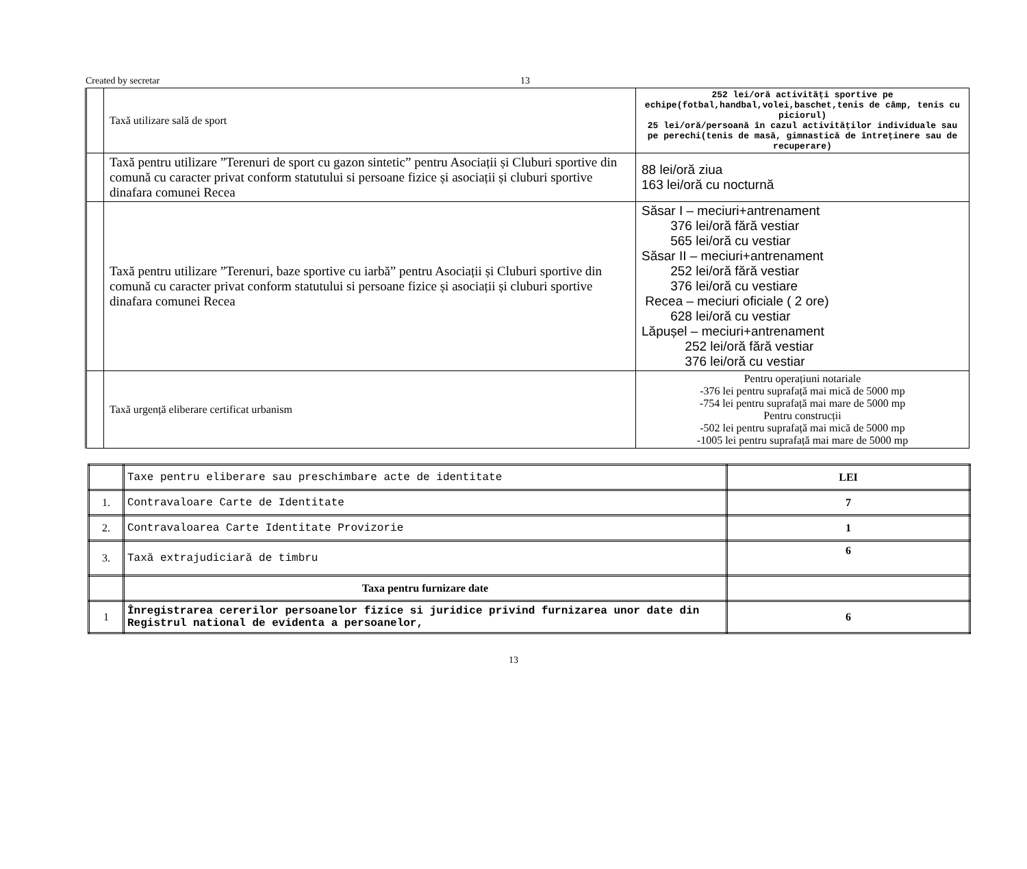Created by secretar 13
| | Taxă utilizare sală de sport | 252 lei/oră activități sportive pe echipe(fotbal,handbal,volei,baschet,tenis de câmp, tenis cu piciorul) 25 lei/oră/persoană în cazul activităților individuale sau pe perechi(tenis de masă, gimnastică de întreținere sau de recuperare) |
| | Taxă pentru utilizare ”Terenuri de sport cu gazon sintetic” pentru Asociații și Cluburi sportive din comună cu caracter privat conform statutului si persoane fizice și asociații și cluburi sportive dinafara comunei Recea | 88 lei/oră ziua 163 lei/oră cu nocturnă |
| | Taxă pentru utilizare ”Terenuri, baze sportive cu iarbă” pentru Asociații și Cluburi sportive din comună cu caracter privat conform statutului si persoane fizice și asociații și cluburi sportive dinafara comunei Recea | Săsar I – meciuri+antrenament 376 lei/oră fără vestiar 565 lei/oră cu vestiar Săsar II – meciuri+antrenament 252 lei/oră fără vestiar 376 lei/oră cu vestiare Recea – meciuri oficiale ( 2 ore) 628 lei/oră cu vestiar Lăpușel – meciuri+antrenament 252 lei/oră fără vestiar 376 lei/oră cu vestiar |
| | Taxă urgență eliberare certificat urbanism | Pentru operațiuni notariale -376 lei pentru suprafață mai mică de 5000 mp -754 lei pentru suprafață mai mare de 5000 mp Pentru construcții -502 lei pentru suprafață mai mică de 5000 mp -1005 lei pentru suprafață mai mare de 5000 mp |
| | Taxe pentru eliberare sau preschimbare acte de identitate | LEI |
| 1. | Contravaloare Carte de Identitate | 7 |
| 2. | Contravaloarea Carte Identitate Provizorie | 1 |
| 3. | Taxă extrajudiciară de timbru | 6 |
| | Taxa pentru furnizare date | |
| 1 | Înregistrarea cererilor persoanelor fizice si juridice privind furnizarea unor date din Registrul national de evidenta a persoanelor, | 6 |
13